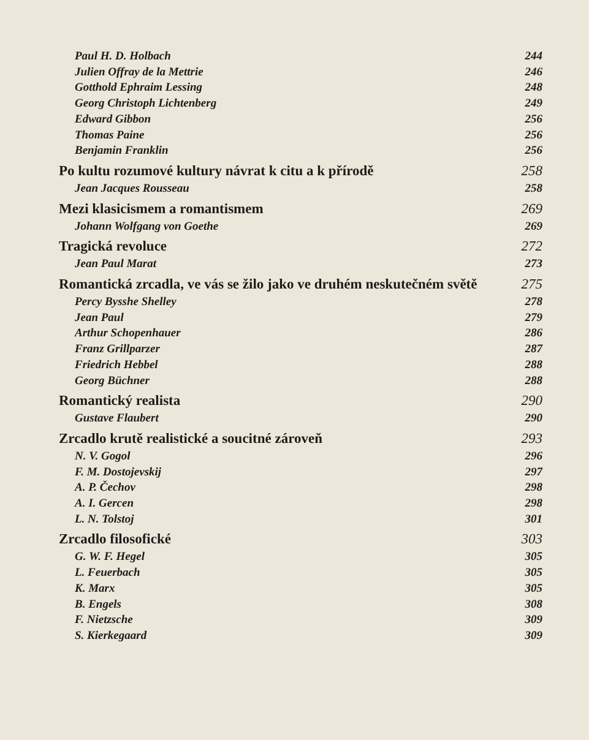Paul H. D. Holbach 244
Julien Offray de la Mettrie 246
Gotthold Ephraim Lessing 248
Georg Christoph Lichtenberg 249
Edward Gibbon 256
Thomas Paine 256
Benjamin Franklin 256
Po kultu rozumové kultury návrat k citu a k přírodě 258
Jean Jacques Rousseau 258
Mezi klasicismem a romantismem 269
Johann Wolfgang von Goethe 269
Tragická revoluce 272
Jean Paul Marat 273
Romantická zrcadla, ve vás se žilo jako ve druhém neskutečném světě 275
Percy Bysshe Shelley 278
Jean Paul 279
Arthur Schopenhauer 286
Franz Grillparzer 287
Friedrich Hebbel 288
Georg Büchner 288
Romantický realista 290
Gustave Flaubert 290
Zrcadlo krutě realistické a soucitné zároveň 293
N. V. Gogol 296
F. M. Dostojevskij 297
A. P. Čechov 298
A. I. Gercen 298
L. N. Tolstoj 301
Zrcadlo filosofické 303
G. W. F. Hegel 305
L. Feuerbach 305
K. Marx 305
B. Engels 308
F. Nietzsche 309
S. Kierkegaard 309